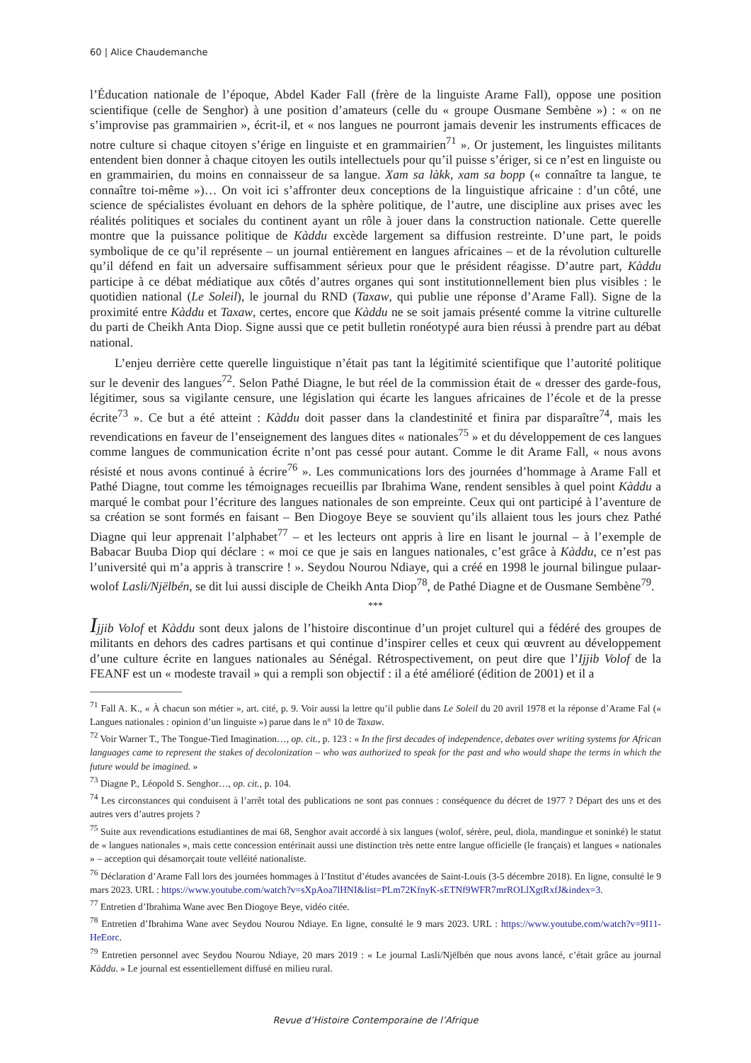60 | Alice Chaudemanche
l’Éducation nationale de l’époque, Abdel Kader Fall (frère de la linguiste Arame Fall), oppose une position scientifique (celle de Senghor) à une position d’amateurs (celle du « groupe Ousmane Sembène ») : « on ne s’improvise pas grammairien », écrit-il, et « nos langues ne pourront jamais devenir les instruments efficaces de notre culture si chaque citoyen s’érige en linguiste et en grammairien<sup>71</sup> ». Or justement, les linguistes militants entendent bien donner à chaque citoyen les outils intellectuels pour qu’il puisse s’ériger, si ce n’est en linguiste ou en grammairien, du moins en connaisseur de sa langue. Xam sa làkk, xam sa bopp (« connaître ta langue, te connaître toi-même »)… On voit ici s’affronter deux conceptions de la linguistique africaine : d’un côté, une science de spécialistes évoluant en dehors de la sphère politique, de l’autre, une discipline aux prises avec les réalités politiques et sociales du continent ayant un rôle à jouer dans la construction nationale. Cette querelle montre que la puissance politique de Kàddu excède largement sa diffusion restreinte. D’une part, le poids symbolique de ce qu’il représente – un journal entièrement en langues africaines – et de la révolution culturelle qu’il défend en fait un adversaire suffisamment sérieux pour que le président réagisse. D’autre part, Kàddu participe à ce débat médiatique aux côtés d’autres organes qui sont institutionnellement bien plus visibles : le quotidien national (Le Soleil), le journal du RND (Taxaw, qui publie une réponse d’Arame Fall). Signe de la proximité entre Kàddu et Taxaw, certes, encore que Kàddu ne se soit jamais présenté comme la vitrine culturelle du parti de Cheikh Anta Diop. Signe aussi que ce petit bulletin ronéotypé aura bien réussi à prendre part au débat national.
L’enjeu derrière cette querelle linguistique n’était pas tant la légitimité scientifique que l’autorité politique sur le devenir des langues<sup>72</sup>. Selon Pathé Diagne, le but réel de la commission était de « dresser des garde-fous, légitimer, sous sa vigilante censure, une législation qui écarte les langues africaines de l’école et de la presse écrite<sup>73</sup> ». Ce but a été atteint : Kàddu doit passer dans la clandestinité et finira par disparaître<sup>74</sup>, mais les revendications en faveur de l’enseignement des langues dites « nationales<sup>75</sup> » et du développement de ces langues comme langues de communication écrite n’ont pas cessé pour autant. Comme le dit Arame Fall, « nous avons résisté et nous avons continué à écrire<sup>76</sup> ». Les communications lors des journées d’hommage à Arame Fall et Pathé Diagne, tout comme les témoignages recueillis par Ibrahima Wane, rendent sensibles à quel point Kàddu a marqué le combat pour l’écriture des langues nationales de son empreinte. Ceux qui ont participé à l’aventure de sa création se sont formés en faisant – Ben Diogoye Beye se souvient qu’ils allaient tous les jours chez Pathé Diagne qui leur apprenait l’alphabet<sup>77</sup> – et les lecteurs ont appris à lire en lisant le journal – à l’exemple de Babacar Buuba Diop qui déclare : « moi ce que je sais en langues nationales, c’est grâce à Kàddu, ce n’est pas l’université qui m’a appris à transcrire ! ». Seydou Nourou Ndiaye, qui a créé en 1998 le journal bilingue pulaar-wolof Lasli/Njëlbén, se dit lui aussi disciple de Cheikh Anta Diop<sup>78</sup>, de Pathé Diagne et de Ousmane Sembène<sup>79</sup>.
***
Ijjib Volof et Kàddu sont deux jalons de l’histoire discontinue d’un projet culturel qui a fédéré des groupes de militants en dehors des cadres partisans et qui continue d’inspirer celles et ceux qui œuvrent au développement d’une culture écrite en langues nationales au Sénégal. Rétrospectivement, on peut dire que l’Ijjib Volof de la FEANF est un « modeste travail » qui a rempli son objectif : il a été amélioré (édition de 2001) et il a
<sup>71</sup> Fall A. K., « À chacun son métier », art. cité, p. 9. Voir aussi la lettre qu’il publie dans Le Soleil du 20 avril 1978 et la réponse d’Arame Fal (« Langues nationales : opinion d’un linguiste ») parue dans le n° 10 de Taxaw.
<sup>72</sup> Voir Warner T., The Tongue-Tied Imagination…, op. cit., p. 123 : « In the first decades of independence, debates over writing systems for African languages came to represent the stakes of decolonization – who was authorized to speak for the past and who would shape the terms in which the future would be imagined. »
<sup>73</sup> Diagne P., Léopold S. Senghor…, op. cit., p. 104.
<sup>74</sup> Les circonstances qui conduisent à l’arrêt total des publications ne sont pas connues : conséquence du décret de 1977 ? Départ des uns et des autres vers d’autres projets ?
<sup>75</sup> Suite aux revendications estudiantines de mai 68, Senghor avait accordé à six langues (wolof, sérère, peul, diola, mandingue et soninké) le statut de « langues nationales », mais cette concession entérinait aussi une distinction très nette entre langue officielle (le français) et langues « nationales » – acception qui désamorçait toute velléité nationaliste.
<sup>76</sup> Déclaration d’Arame Fall lors des journées hommages à l’Institut d’études avancées de Saint-Louis (3-5 décembre 2018). En ligne, consulté le 9 mars 2023. URL : https://www.youtube.com/watch?v=sXpAoa7lHNI&list=PLm72KfnyK-sETNf9WFR7mrROLlXgtRxfJ&index=3.
<sup>77</sup> Entretien d’Ibrahima Wane avec Ben Diogoye Beye, vidéo citée.
<sup>78</sup> Entretien d’Ibrahima Wane avec Seydou Nourou Ndiaye. En ligne, consulté le 9 mars 2023. URL : https://www.youtube.com/watch?v=9I11-HeEorc.
<sup>79</sup> Entretien personnel avec Seydou Nourou Ndiaye, 20 mars 2019 : « Le journal Lasli/Njëlbén que nous avons lancé, c’était grâce au journal Kàddu. » Le journal est essentiellement diffusé en milieu rural.
Revue d’Histoire Contemporaine de l’Afrique